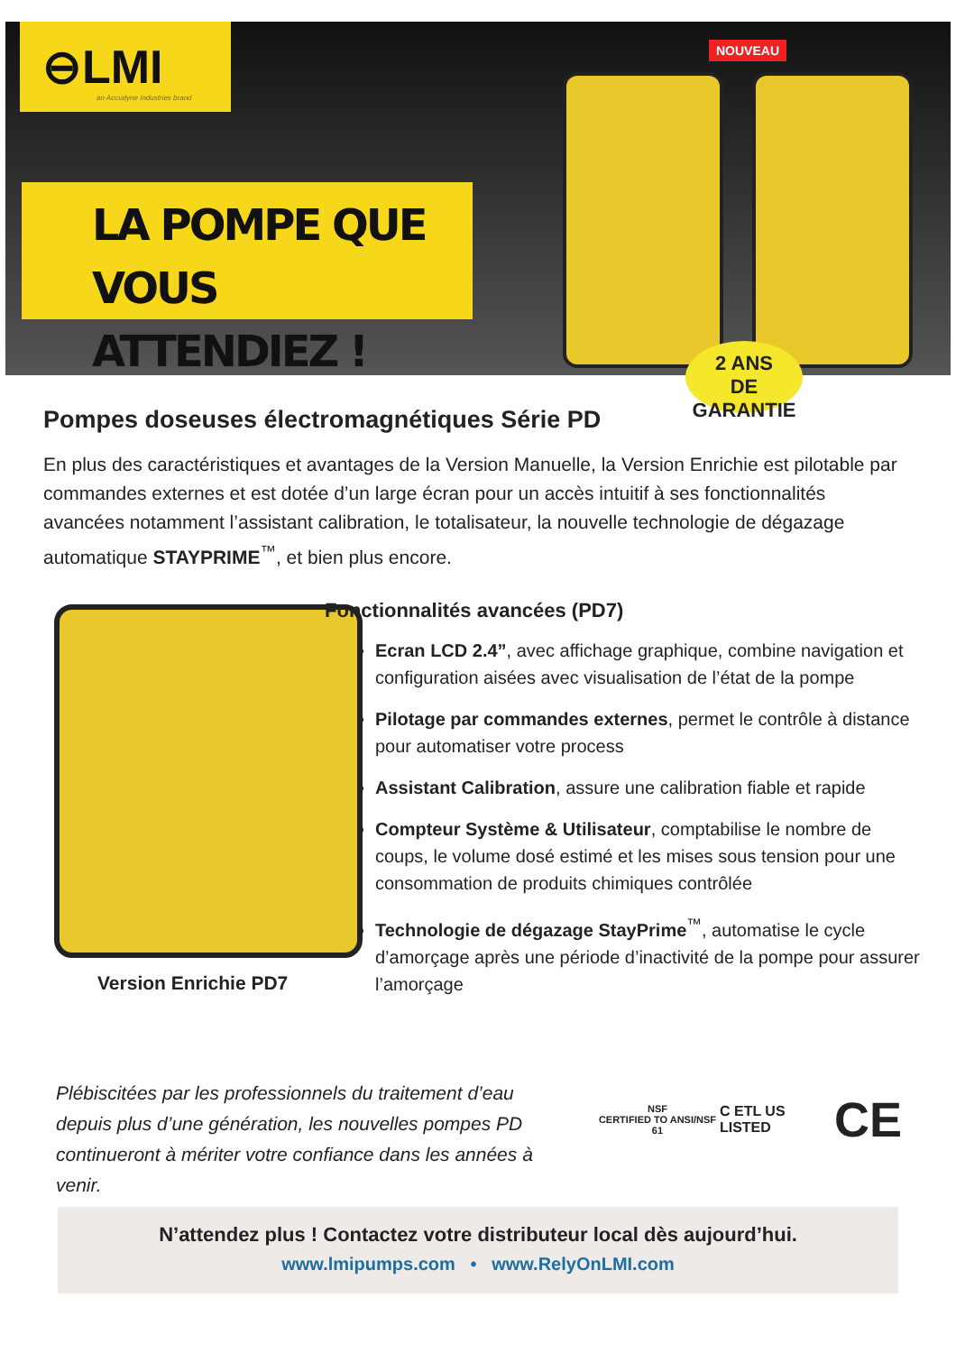⊖LMI
an Accudyne Industries brand
LA POMPE QUE
VOUS ATTENDIEZ !
NOUVEAU
2 ANS
DE GARANTIE
Pompes doseuses électromagnétiques Série PD
En plus des caractéristiques et avantages de la Version Manuelle, la Version Enrichie est pilotable par commandes externes et est dotée d’un large écran pour un accès intuitif à ses fonctionnalités avancées notamment l’assistant calibration, le totalisateur, la nouvelle technologie de dégazage automatique STAYPRIME<sup>™</sup>, et bien plus encore.
Version Enrichie PD7
Fonctionnalités avancées (PD7)
Ecran LCD 2.4”, avec affichage graphique, combine navigation et configuration aisées avec visualisation de l’état de la pompe
Pilotage par commandes externes, permet le contrôle à distance pour automatiser votre process
Assistant Calibration, assure une calibration fiable et rapide
Compteur Système & Utilisateur, comptabilise le nombre de coups, le volume dosé estimé et les mises sous tension pour une consommation de produits chimiques contrôlée
Technologie de dégazage StayPrime<sup>™</sup>, automatise le cycle d’amorçage après une période d’inactivité de la pompe pour assurer l’amorçage
Plébiscitées par les professionnels du traitement d’eau depuis plus d’une génération, les nouvelles pompes PD continueront à mériter votre confiance dans les années à venir.
NSF
CERTIFIED TO ANSI/NSF 61 C ETL US LISTED CE
N’attendez plus ! Contactez votre distributeur local dès aujourd’hui.
www.lmipumps.com • www.RelyOnLMI.com